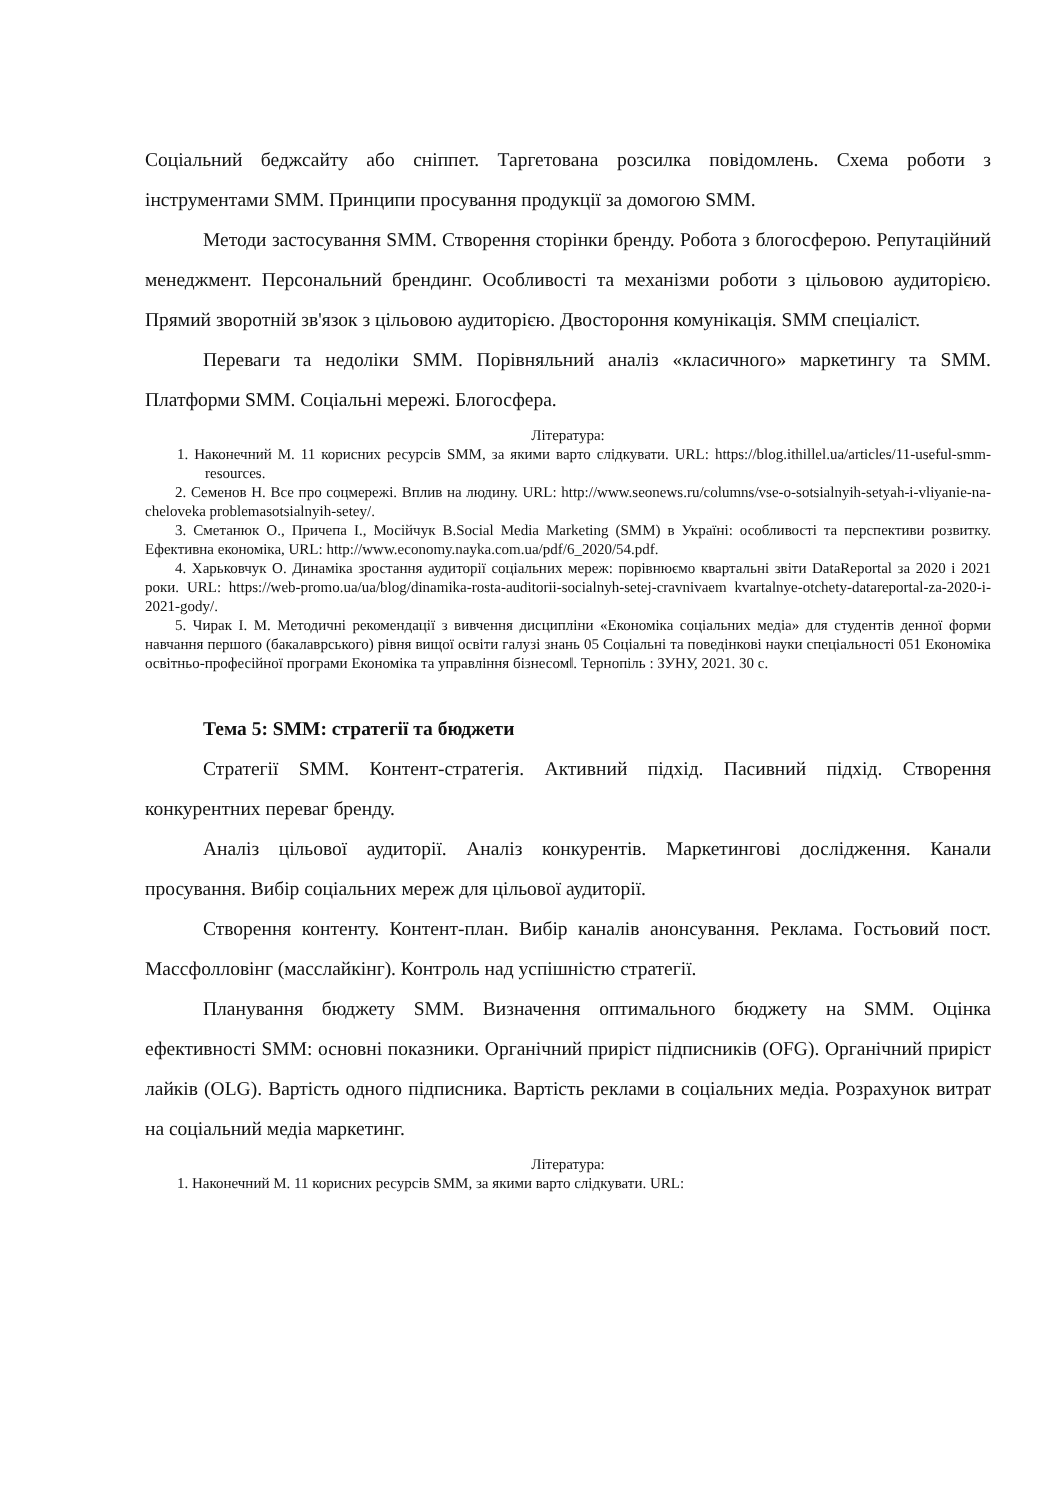Соціальний беджсайту або сніппет. Таргетована розсилка повідомлень. Схема роботи з інструментами SMM. Принципи просування продукції за домогою SMM.
Методи застосування SMM. Створення сторінки бренду. Робота з блогосферою. Репутаційний менеджмент. Персональний брендинг. Особливості та механізми роботи з цільовою аудиторією. Прямий зворотній зв'язок з цільовою аудиторією. Двостороння комунікація. SMM спеціаліст.
Переваги та недоліки SMM. Порівняльний аналіз «класичного» маркетингу та SMM. Платформи SMM. Соціальні мережі. Блогосфера.
Література:
1. Наконечний М. 11 корисних ресурсів SMM, за якими варто слідкувати. URL: https://blog.ithillel.ua/articles/11-useful-smm-resources.
2. Семенов Н. Все про соцмережі. Вплив на людину. URL: http://www.seonews.ru/columns/vse-o-sotsialnyih-setyah-i-vliyanie-na-cheloveka problemasotsialnyih-setey/.
3. Сметанюк О., Причепа І., Мосійчук В.Social Media Marketing (SMM) в Україні: особливості та перспективи розвитку. Ефективна економіка, URL: http://www.economy.nayka.com.ua/pdf/6_2020/54.pdf.
4. Харьковчук О. Динаміка зростання аудиторії соціальних мереж: порівнюємо квартальні звіти DataReportal за 2020 і 2021 роки. URL: https://web-promo.ua/ua/blog/dinamika-rosta-auditorii-socialnyh-setej-cravnivaem kvartalnye-otchety-datareportal-za-2020-i-2021-gody/.
5. Чирак І. М. Методичні рекомендації з вивчення дисципліни «Економіка соціальних медіа» для студентів денної форми навчання першого (бакалаврського) рівня вищої освіти галузі знань 05 Соціальні та поведінкові науки спеціальності 051 Економіка освітньо-професійної програми Економіка та управління бізнесом‖. Тернопіль : ЗУНУ, 2021. 30 с.
Тема 5: SMM: стратегії та бюджети
Стратегії SMM. Контент-стратегія. Активний підхід. Пасивний підхід. Створення конкурентних переваг бренду.
Аналіз цільової аудиторії. Аналіз конкурентів. Маркетингові дослідження. Канали просування. Вибір соціальних мереж для цільової аудиторії.
Створення контенту. Контент-план. Вибір каналів анонсування. Реклама. Гостьовий пост. Массфолловінг (масслайкінг). Контроль над успішністю стратегії.
Планування бюджету SMM. Визначення оптимального бюджету на SMM. Оцінка ефективності SMM: основні показники. Органічний приріст підписників (OFG). Органічний приріст лайків (OLG). Вартість одного підписника. Вартість реклами в соціальних медіа. Розрахунок витрат на соціальний медіа маркетинг.
Література:
1. Наконечний М. 11 корисних ресурсів SMM, за якими варто слідкувати. URL: